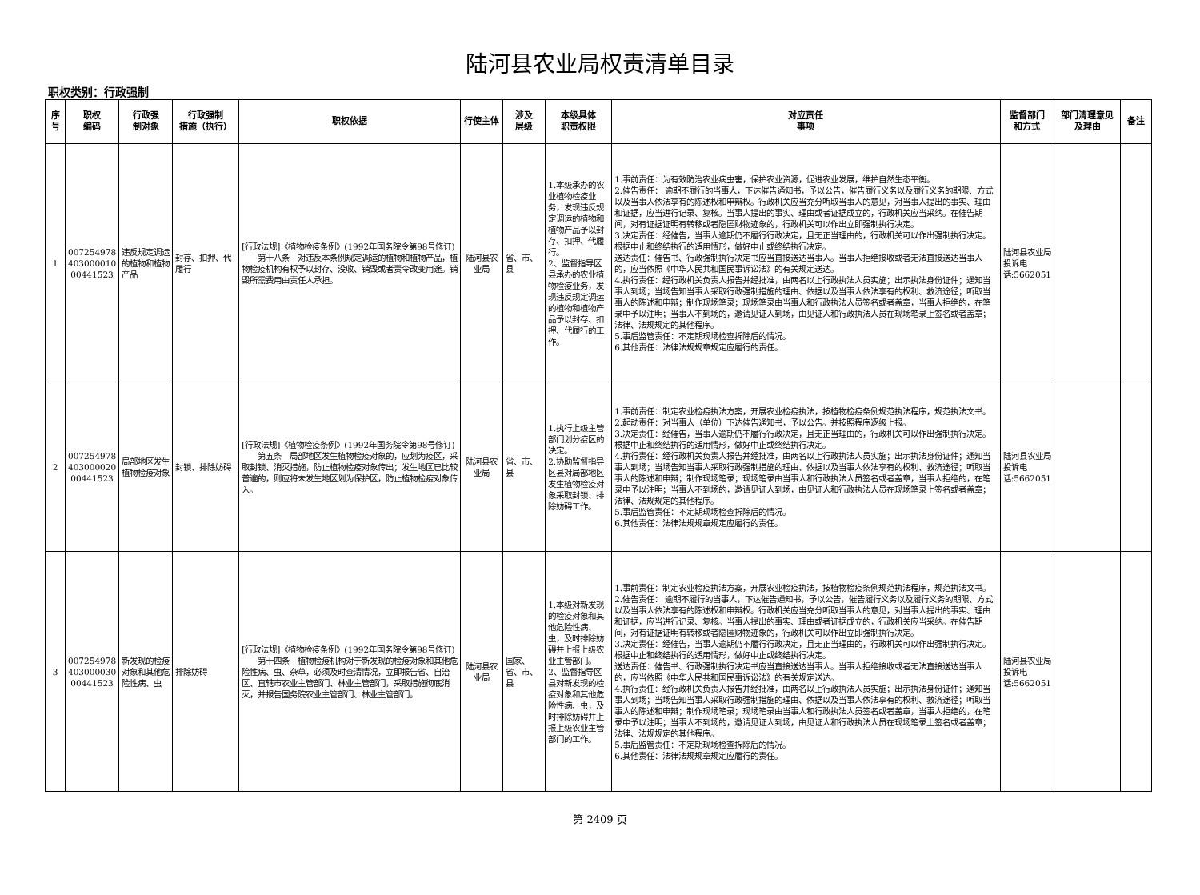陆河县农业局权责清单目录
职权类别：行政强制
| 序号 | 职权 编码 | 行政强 制对象 | 行政强制 措施（执行） | 职权依据 | 行使主体 | 涉及 层级 | 本级具体 职责权限 | 对应责任 事项 | 监督部门 和方式 | 部门清理意见 及理由 | 备注 |
| --- | --- | --- | --- | --- | --- | --- | --- | --- | --- | --- | --- |
| 1 | 007254978 403000010 00441523 | 违反规定调运的植物和植物产品 | 封存、扣押、代履行 | [行政法规]《植物检疫条例》(1992年国务院令第98号修订) 第十八条 对违反本条例规定调运的植物和植物产品，植物检疫机构有权予以封存、没收、销毁或者责令改变用途。销毁所需费用由责任人承担。 | 陆河县农业局 | 省、市、县 | 1.本级承办的农业植物检疫业务，发现违反规定调运的植物和植物产品予以封存、扣押、代履行。 2、监督指导区县承办的农业植物检疫业务，发现违反规定调运的植物和植物产品予以封存、扣押、代履行的工作。 | 1.事前责任：为有效防治农业病虫害，保护农业资源，促进农业发展，维护自然生态平衡。 2.催告责任： 逾期不履行的当事人，下达催告通知书，予以公告，催告履行义务以及履行义务的期限、方式以及当事人依法享有的陈述权和申辩权。行政机关应当充分听取当事人的意见，对当事人提出的事实、理由和证据，应当进行记录、复核。当事人提出的事实、理由或者证据成立的，行政机关应当采纳。在催告期间，对有证据证明有转移或者隐匿财物迹象的，行政机关可以作出立即强制执行决定。 3.决定责任：经催告，当事人逾期仍不履行行政决定，且无正当理由的，行政机关可以作出强制执行决定。根据中止和终结执行的适用情形，做好中止或终结执行决定。 送达责任：催告书、行政强制执行决定书应当直接送达当事人。当事人拒绝接收或者无法直接送达当事人的，应当依照《中华人民共和国民事诉讼法》的有关规定送达。 4.执行责任：经行政机关负责人报告并经批准，由两名以上行政执法人员实施；出示执法身份证件；通知当事人到场；当场告知当事人采取行政强制措施的理由、依据以及当事人依法享有的权利、救济途径；听取当事人的陈述和申辩；制作现场笔录；现场笔录由当事人和行政执法人员签名或者盖章，当事人拒绝的，在笔录中予以注明；当事人不到场的，邀请见证人到场，由见证人和行政执法人员在现场笔录上签名或者盖章；法律、法规规定的其他程序。 5.事后监管责任：不定期现场检查拆除后的情况。 6.其他责任：法律法规规章规定应履行的责任。 | 陆河县农业局投诉电话:5662051 | | |
| 2 | 007254978 403000020 00441523 | 局部地区发生植物检疫对象 | 封锁、排除妨碍 | [行政法规]《植物检疫条例》(1992年国务院令第98号修订) 第五条 局部地区发生植物检疫对象的，应划为疫区，采取封锁、消灭措施，防止植物检疫对象传出；发生地区已比较普遍的，则应将未发生地区划为保护区，防止植物检疫对象传入。 | 陆河县农业局 | 省、市、县 | 1.执行上级主管部门划分疫区的决定。 2.协助监督指导区县对局部地区发生植物检疫对象采取封锁、排除妨碍工作。 | 1.事前责任：制定农业检疫执法方案，开展农业检疫执法，按植物检疫条例规范执法程序，规范执法文书。 2.起动责任：对当事人（单位）下达催告通知书，予以公告。并按照程序逐级上报。 3.决定责任：经催告，当事人逾期仍不履行行政决定，且无正当理由的，行政机关可以作出强制执行决定。根据中止和终结执行的适用情形，做好中止或终结执行决定。 4.执行责任：经行政机关负责人报告并经批准，由两名以上行政执法人员实施；出示执法身份证件；通知当事人到场；当场告知当事人采取行政强制措施的理由、依据以及当事人依法享有的权利、救济途径；听取当事人的陈述和申辩；制作现场笔录；现场笔录由当事人和行政执法人员签名或者盖章，当事人拒绝的，在笔录中予以注明；当事人不到场的，邀请见证人到场，由见证人和行政执法人员在现场笔录上签名或者盖章；法律、法规规定的其他程序。 5.事后监管责任：不定期现场检查拆除后的情况。 6.其他责任：法律法规规章规定应履行的责任。 | 陆河县农业局投诉电话:5662051 | | |
| 3 | 007254978 403000030 00441523 | 新发现的检疫对象和其他危险性病、虫 | 排除妨碍 | [行政法规]《植物检疫条例》(1992年国务院令第98号修订) 第十四条 植物检疫机构对于新发现的检疫对象和其他危险性病、虫、杂草，必须及时查清情况，立即报告省、自治区、直辖市农业主管部门、林业主管部门，采取措施彻底消灭，并报告国务院农业主管部门、林业主管部门。 | 陆河县农业局 | 国家、省、市、县 | 1.本级对新发现的检疫对象和其他危险性病、虫，及时排除妨碍并上报上级农业主管部门。 2、监督指导区县对新发现的检疫对象和其他危险性病、虫，及时排除妨碍并上报上级农业主管部门的工作。 | 1.事前责任：制定农业检疫执法方案，开展农业检疫执法，按植物检疫条例规范执法程序，规范执法文书。 2.催告责任： 逾期不履行的当事人，下达催告通知书，予以公告，催告履行义务以及履行义务的期限、方式以及当事人依法享有的陈述权和申辩权。行政机关应当充分听取当事人的意见，对当事人提出的事实、理由和证据，应当进行记录、复核。当事人提出的事实、理由或者证据成立的，行政机关应当采纳。在催告期间，对有证据证明有转移或者隐匿财物迹象的，行政机关可以作出立即强制执行决定。 3.决定责任：经催告，当事人逾期仍不履行行政决定，且无正当理由的，行政机关可以作出强制执行决定。根据中止和终结执行的适用情形，做好中止或终结执行决定。 送达责任：催告书、行政强制执行决定书应当直接送达当事人。当事人拒绝接收或者无法直接送达当事人的，应当依照《中华人民共和国民事诉讼法》的有关规定送达。 4.执行责任：经行政机关负责人报告并经批准，由两名以上行政执法人员实施；出示执法身份证件；通知当事人到场；当场告知当事人采取行政强制措施的理由、依据以及当事人依法享有的权利、救济途径；听取当事人的陈述和申辩；制作现场笔录；现场笔录由当事人和行政执法人员签名或者盖章，当事人拒绝的，在笔录中予以注明；当事人不到场的，邀请见证人到场，由见证人和行政执法人员在现场笔录上签名或者盖章；法律、法规规定的其他程序。 5.事后监管责任：不定期现场检查拆除后的情况。 6.其他责任：法律法规规章规定应履行的责任。 | 陆河县农业局投诉电话:5662051 | | |
第 2409 页